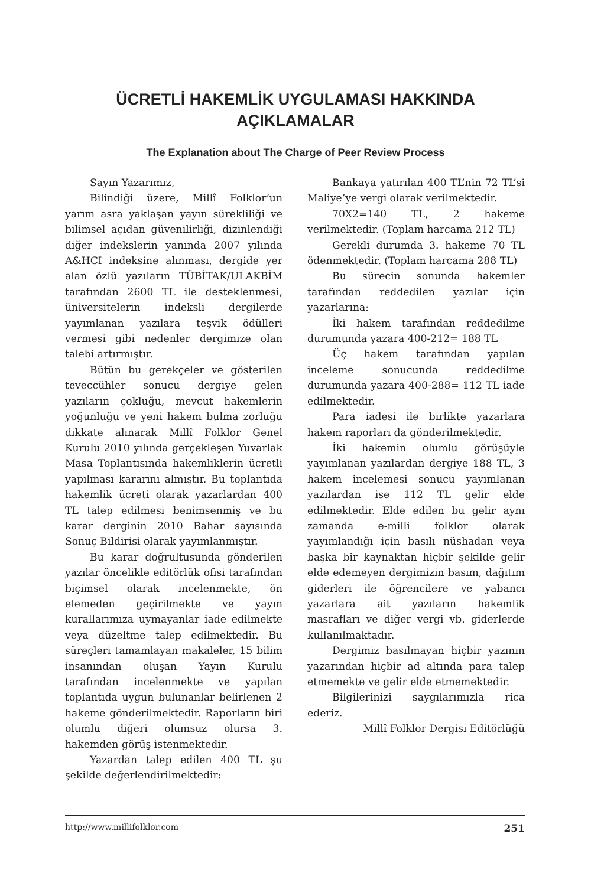ÜCRETLİ HAKEMLİK UYGULAMASI HAKKINDA
AÇIKLAMALAR
The Explanation about The Charge of Peer Review Process
Sayın Yazarımız,
Bilindiği üzere, Millî Folklor’un yarım asra yaklaşan yayın sürekliliği ve bilimsel açıdan güvenilirliği, dizinlendiği diğer indekslerin yanında 2007 yılında A&HCI indeksine alınması, dergide yer alan özlü yazıların TÜBİTAK/ULAKBİM tarafından 2600 TL ile desteklenmesi, üniversitelerin indeksli dergilerde yayımlanan yazılara teşvik ödülleri vermesi gibi nedenler dergimize olan talebi artırmıştır.
Bütün bu gerekçeler ve gösterilen teveccühler sonucu dergiye gelen yazıların çokluğu, mevcut hakemlerin yoğunluğu ve yeni hakem bulma zorluğu dikkate alınarak Millî Folklor Genel Kurulu 2010 yılında gerçekleşen Yuvarlak Masa Toplantısında hakemliklerin ücretli yapılması kararını almıştır. Bu toplantıda hakemlik ücreti olarak yazarlardan 400 TL talep edilmesi benimsenmiş ve bu karar derginin 2010 Bahar sayısında Sonuç Bildirisi olarak yayımlanmıştır.
Bu karar doğrultusunda gönderilen yazılar öncelikle editörlük ofisi tarafından biçimsel olarak incelenmekte, ön elemeden geçirilmekte ve yayın kurallarımıza uymayanlar iade edilmekte veya düzeltme talep edilmektedir. Bu süreçleri tamamlayan makaleler, 15 bilim insanından oluşan Yayın Kurulu tarafından incelenmekte ve yapılan toplantıda uygun bulunanlar belirlenen 2 hakeme gönderilmektedir. Raporların biri olumlu diğeri olumsuz olursa 3. hakemden görüş istenmektedir.
Yazardan talep edilen 400 TL şu şekilde değerlendirilmektedir:
Bankaya yatırılan 400 TL’nin 72 TL’si Maliye’ye vergi olarak verilmektedir.
70X2=140 TL, 2 hakeme verilmektedir. (Toplam harcama 212 TL)
Gerekli durumda 3. hakeme 70 TL ödenmektedir. (Toplam harcama 288 TL)
Bu sürecin sonunda hakemler tarafından reddedilen yazılar için yazarlarına:
İki hakem tarafından reddedilme durumunda yazara 400-212= 188 TL
Üç hakem tarafından yapılan inceleme sonucunda reddedilme durumunda yazara 400-288= 112 TL iade edilmektedir.
Para iadesi ile birlikte yazarlara hakem raporları da gönderilmektedir.
İki hakemin olumlu görüşüyle yayımlanan yazılardan dergiye 188 TL, 3 hakem incelemesi sonucu yayımlanan yazılardan ise 112 TL gelir elde edilmektedir. Elde edilen bu gelir aynı zamanda e-milli folklor olarak yayımlandığı için basılı nüshadan veya başka bir kaynaktan hiçbir şekilde gelir elde edemeyen dergimizin basım, dağıtım giderleri ile öğrencilere ve yabancı yazarlara ait yazıların hakemlik masrafları ve diğer vergi vb. giderlerde kullanılmaktadır.
Dergimiz basılmayan hiçbir yazının yazarından hiçbir ad altında para talep etmemekte ve gelir elde etmemektedir.
Bilgilerinizi saygılarımızla rica ederiz.
Millî Folklor Dergisi Editörlüğü
http://www.millifolklor.com 251